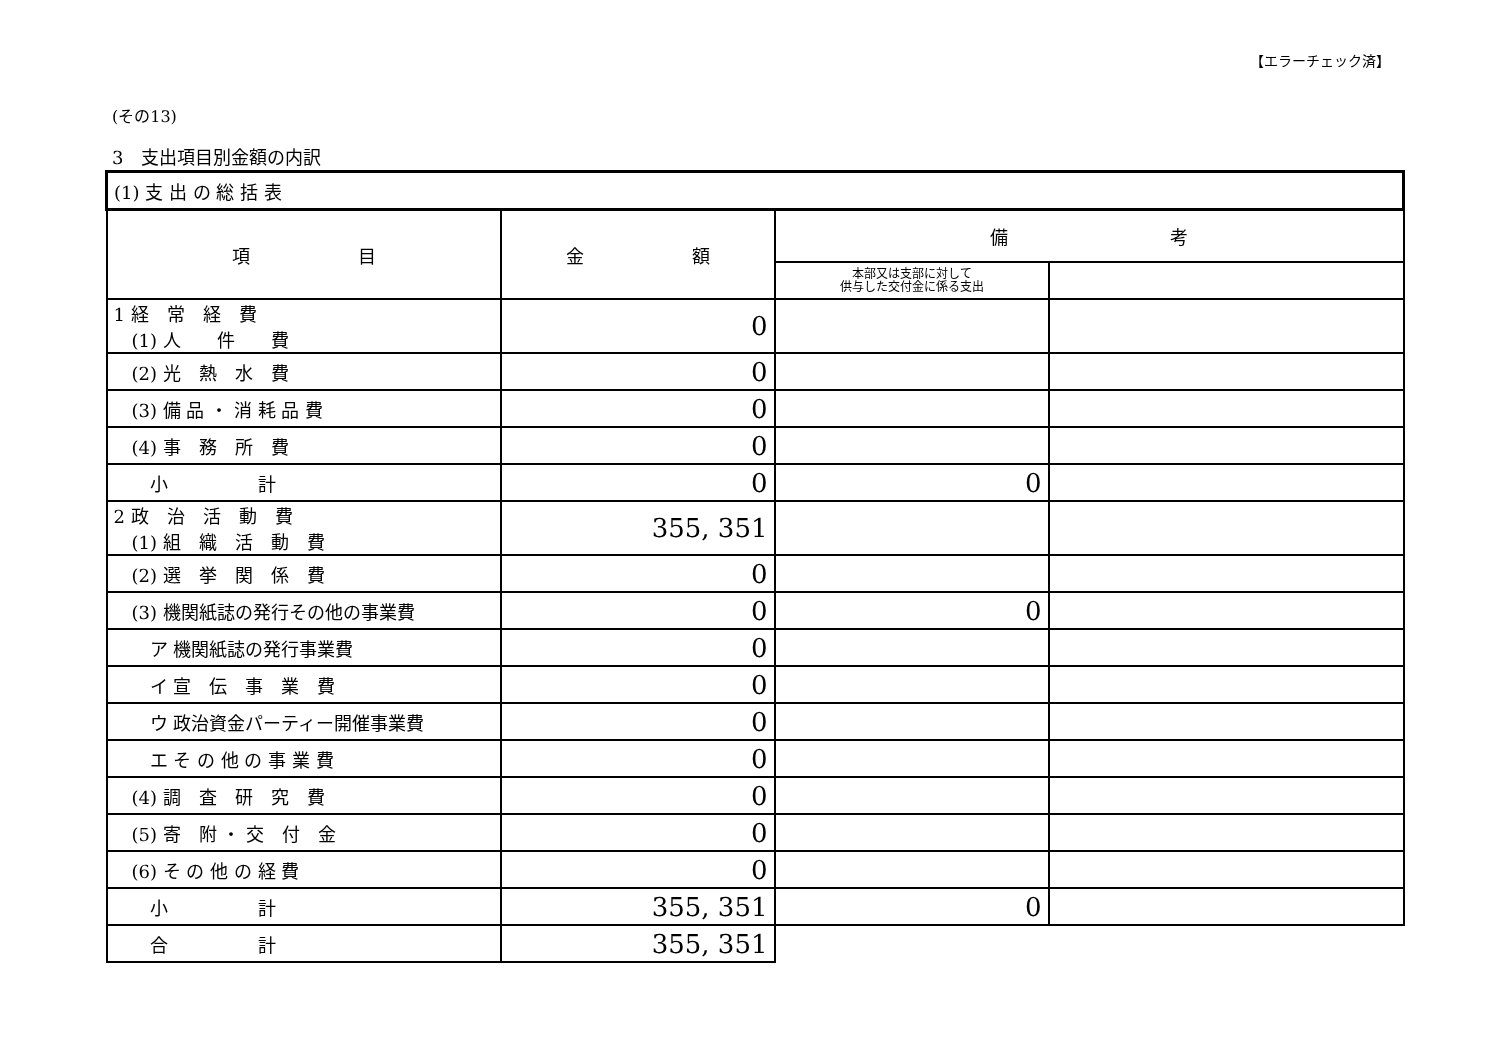【エラーチェック済】
(その13)
3　支出項目別金額の内訳
| (1) 支 出 の 総 括 表 | | | |
| 項 目 | 金 額 | 備 考 | |
| | | 本部又は支部に対して 供与した交付金に係る支出 | |
| 1 経 常 経 費 (1) 人 件 費 | 0 | | |
| (2) 光 熱 水 費 | 0 | | |
| (3) 備 品 ・ 消 耗 品 費 | 0 | | |
| (4) 事 務 所 費 | 0 | | |
| 小 計 | 0 | 0 | |
| 2 政 治 活 動 費 (1) 組 織 活 動 費 | 355, 351 | | |
| (2) 選 挙 関 係 費 | 0 | | |
| (3) 機関紙誌の発行その他の事業費 | 0 | 0 | |
| ア 機関紙誌の発行事業費 | 0 | | |
| イ 宣 伝 事 業 費 | 0 | | |
| ウ 政治資金パーティー開催事業費 | 0 | | |
| エ そ の 他 の 事 業 費 | 0 | | |
| (4) 調 査 研 究 費 | 0 | | |
| (5) 寄 附 ・ 交 付 金 | 0 | | |
| (6) そ の 他 の 経 費 | 0 | | |
| 小 計 | 355, 351 | 0 | |
| 合 計 | 355, 351 | | |